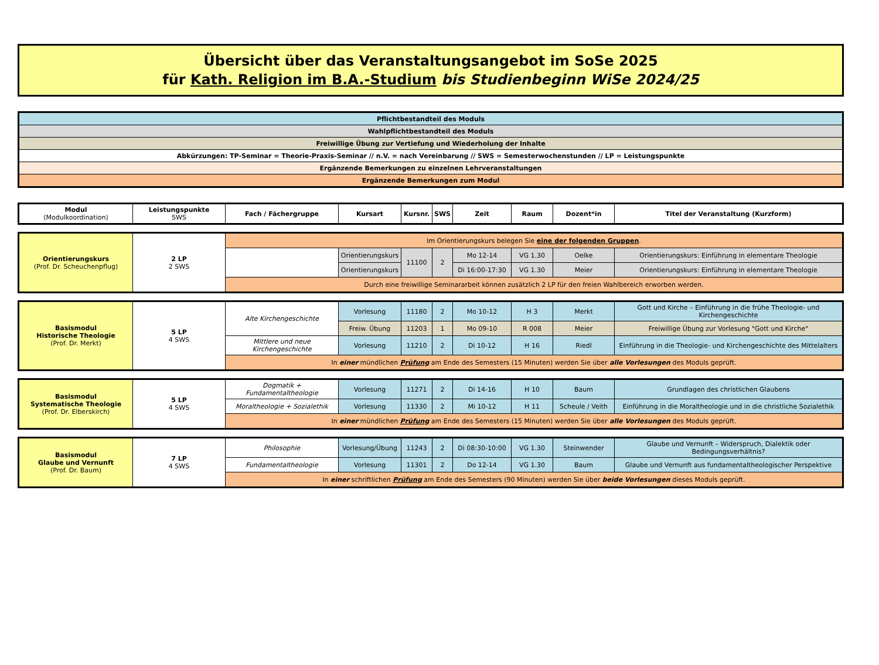Übersicht über das Veranstaltungsangebot im SoSe 2025
für Kath. Religion im B.A.-Studium bis Studienbeginn WiSe 2024/25
| Pflichtbestandteil des Moduls |
| Wahlpflichtbestandteil des Moduls |
| Freiwillige Übung zur Vertiefung und Wiederholung der Inhalte |
| Abkürzungen: TP-Seminar = Theorie-Praxis-Seminar // n.V. = nach Vereinbarung // SWS = Semesterwochenstunden // LP = Leistungspunkte |
| Ergänzende Bemerkungen zu einzelnen Lehrveranstaltungen |
| Ergänzende Bemerkungen zum Modul |
| Modul (Modulkoordination) | Leistungspunkte SWS | Fach / Fächergruppe | Kursart | Kursnr. | SWS | Zeit | Raum | Dozent*in | Titel der Veranstaltung (Kurzform) |
| --- | --- | --- | --- | --- | --- | --- | --- | --- | --- |
| Orientierungskurs (Prof. Dr. Scheuchenpflug) | 2 LP 2 SWS | Im Orientierungskurs belegen Sie eine der folgenden Gruppen . | | | | | | | |
| | | | Orientierungskurs | 11100 | 2 | Mo 12-14 | VG 1.30 | Oelke | Orientierungskurs: Einführung in elementare Theologie |
| | | | Orientierungskurs | | | Di 16:00-17:30 | VG 1.30 | Meier | Orientierungskurs: Einführung in elementare Theologie |
| | | Durch eine freiwillige Seminararbeit können zusätzlich 2 LP für den freien Wahlbereich erworben werden. | | | | | | | |
| Basismodul Historische Theologie (Prof. Dr. Merkt) | 5 LP 4 SWS | Alte Kirchengeschichte | Vorlesung | 11180 | 2 | Mo 10-12 | H 3 | Merkt | Gott und Kirche – Einführung in die frühe Theologie- und Kirchengeschichte |
| | | | Freiw. Übung | 11203 | 1 | Mo 09-10 | R 008 | Meier | Freiwillige Übung zur Vorlesung "Gott und Kirche" |
| | | Mittlere und neue Kirchengeschichte | Vorlesung | 11210 | 2 | Di 10-12 | H 16 | Riedl | Einführung in die Theologie- und Kirchengeschichte des Mittelalters |
| | | In einer mündlichen Prüfung am Ende des Semesters (15 Minuten) werden Sie über alle Vorlesungen des Moduls geprüft. | | | | | | | |
| Basismodul Systematische Theologie (Prof. Dr. Elberskirch) | 5 LP 4 SWS | Dogmatik + Fundamentaltheologie | Vorlesung | 11271 | 2 | Di 14-16 | H 10 | Baum | Grundlagen des christlichen Glaubens |
| | | Moraltheologie + Sozialethik | Vorlesung | 11330 | 2 | Mi 10-12 | H 11 | Scheule / Veith | Einführung in die Moraltheologie und in die christliche Sozialethik |
| | | In einer mündlichen Prüfung am Ende des Semesters (15 Minuten) werden Sie über alle Vorlesungen des Moduls geprüft. | | | | | | | |
| Basismodul Glaube und Vernunft (Prof. Dr. Baum) | 7 LP 4 SWS | Philosophie | Vorlesung/Übung | 11243 | 2 | Di 08:30-10:00 | VG 1.30 | Steinwender | Glaube und Vernunft – Widerspruch, Dialektik oder Bedingungsverhältnis? |
| | | Fundamentaltheologie | Vorlesung | 11301 | 2 | Do 12-14 | VG 1.30 | Baum | Glaube und Vernunft aus fundamentaltheologischer Perspektive |
| | | In einer schriftlichen Prüfung am Ende des Semesters (90 Minuten) werden Sie über beide Vorlesungen dieses Moduls geprüft. | | | | | | | |